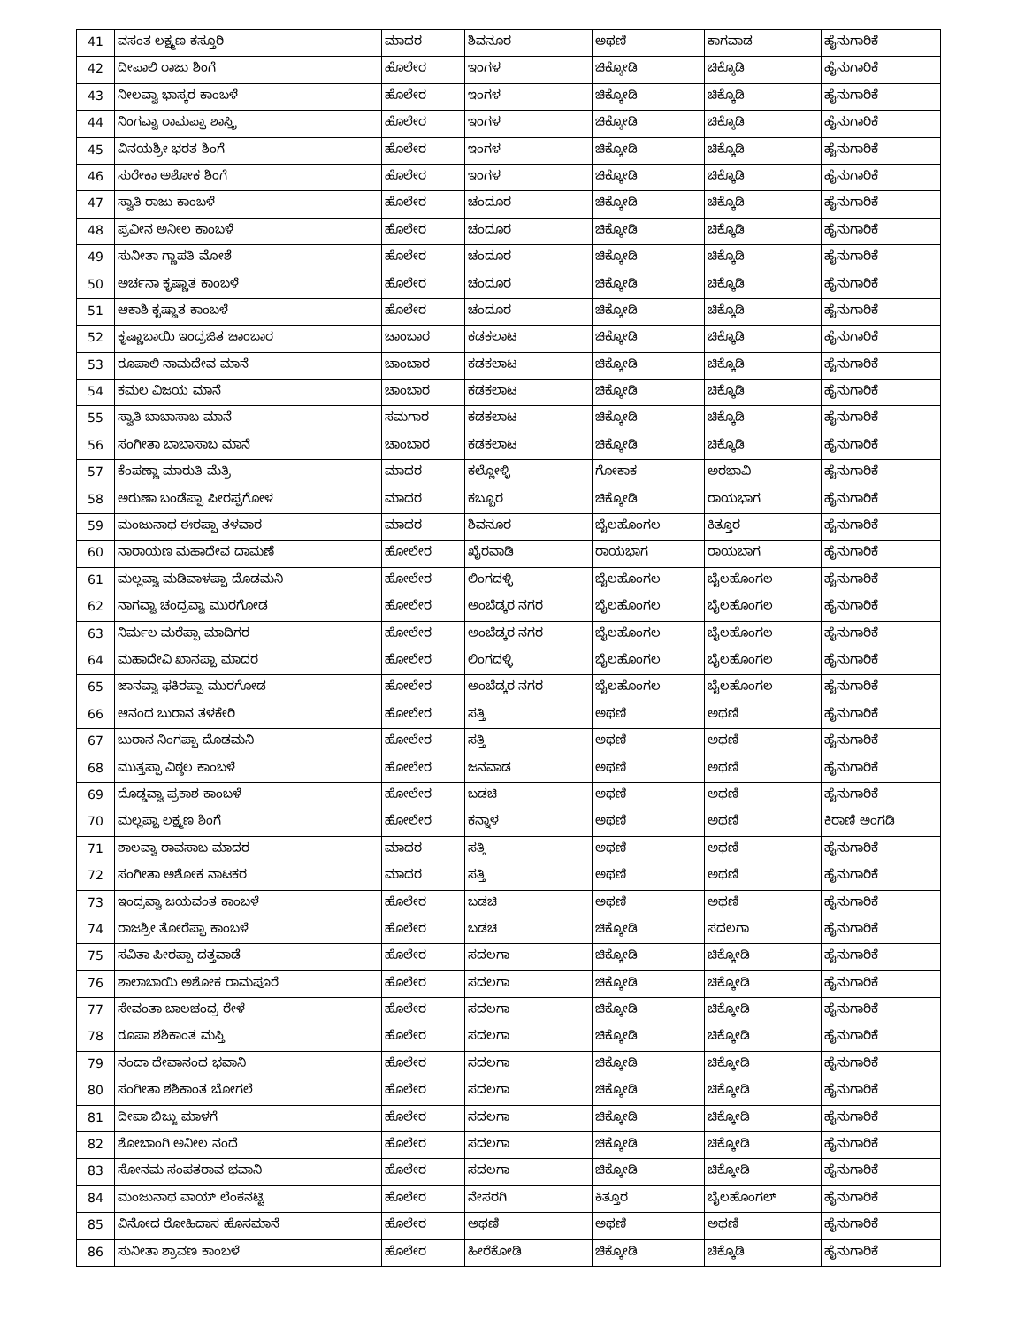| 41 | ವಸಂತ ಲಕ್ಷ್ಮಣ ಕಸ್ತೂರಿ | ಮಾದರ | ಶಿವನೂರ | ಅಥಣಿ | ಕಾಗವಾಡ | ಹೈನುಗಾರಿಕೆ |
| 42 | ದೀಪಾಲಿ ರಾಜು ಶಿಂಗೆ | ಹೊಲೇರ | ಇಂಗಳ | ಚಿಕ್ಕೋಡಿ | ಚಿಕ್ಕೊಡಿ | ಹೈನುಗಾರಿಕೆ |
| 43 | ನೀಲವ್ವಾ ಭಾಸ್ಕರ ಕಾಂಬಳೆ | ಹೊಲೇರ | ಇಂಗಳ | ಚಿಕ್ಕೋಡಿ | ಚಿಕ್ಕೊಡಿ | ಹೈನುಗಾರಿಕೆ |
| 44 | ನಿಂಗವ್ವಾ ರಾಮಪ್ಪಾ ಶಾಸ್ತ್ರಿ | ಹೊಲೇರ | ಇಂಗಳ | ಚಿಕ್ಕೋಡಿ | ಚಿಕ್ಕೊಡಿ | ಹೈನುಗಾರಿಕೆ |
| 45 | ವಿನಯಶ್ರೀ ಭರತ ಶಿಂಗೆ | ಹೊಲೇರ | ಇಂಗಳ | ಚಿಕ್ಕೋಡಿ | ಚಿಕ್ಕೊಡಿ | ಹೈನುಗಾರಿಕೆ |
| 46 | ಸುರೇಕಾ ಅಶೋಕ ಶಿಂಗೆ | ಹೊಲೇರ | ಇಂಗಳ | ಚಿಕ್ಕೋಡಿ | ಚಿಕ್ಕೊಡಿ | ಹೈನುಗಾರಿಕೆ |
| 47 | ಸ್ವಾತಿ ರಾಜು ಕಾಂಬಳೆ | ಹೊಲೇರ | ಚಂದೂರ | ಚಿಕ್ಕೋಡಿ | ಚಿಕ್ಕೊಡಿ | ಹೈನುಗಾರಿಕೆ |
| 48 | ಪ್ರವೀನ ಅನೀಲ ಕಾಂಬಳೆ | ಹೊಲೇರ | ಚಂದೂರ | ಚಿಕ್ಕೋಡಿ | ಚಿಕ್ಕೊಡಿ | ಹೈನುಗಾರಿಕೆ |
| 49 | ಸುನೀತಾ ಗ್ಣಾಪತಿ ಮೋಶೆ | ಹೊಲೇರ | ಚಂದೂರ | ಚಿಕ್ಕೋಡಿ | ಚಿಕ್ಕೊಡಿ | ಹೈನುಗಾರಿಕೆ |
| 50 | ಅರ್ಚನಾ ಕೃಷ್ಣಾತ ಕಾಂಬಳೆ | ಹೊಲೇರ | ಚಂದೂರ | ಚಿಕ್ಕೋಡಿ | ಚಿಕ್ಕೊಡಿ | ಹೈನುಗಾರಿಕೆ |
| 51 | ಆಕಾಶಿ ಕೃಷ್ಣಾತ ಕಾಂಬಳೆ | ಹೊಲೇರ | ಚಂದೂರ | ಚಿಕ್ಕೋಡಿ | ಚಿಕ್ಕೊಡಿ | ಹೈನುಗಾರಿಕೆ |
| 52 | ಕೃಷ್ಣಾಬಾಯಿ ಇಂದ್ರಜಿತ ಚಾಂಬಾರ | ಚಾಂಬಾರ | ಕಡಕಲಾಟ | ಚಿಕ್ಕೋಡಿ | ಚಿಕ್ಕೊಡಿ | ಹೈನುಗಾರಿಕೆ |
| 53 | ರೂಪಾಲಿ ನಾಮದೇವ ಮಾನೆ | ಚಾಂಬಾರ | ಕಡಕಲಾಟ | ಚಿಕ್ಕೋಡಿ | ಚಿಕ್ಕೊಡಿ | ಹೈನುಗಾರಿಕೆ |
| 54 | ಕಮಲ ವಿಜಯ ಮಾನೆ | ಚಾಂಬಾರ | ಕಡಕಲಾಟ | ಚಿಕ್ಕೋಡಿ | ಚಿಕ್ಕೊಡಿ | ಹೈನುಗಾರಿಕೆ |
| 55 | ಸ್ವಾತಿ ಬಾಬಾಸಾಬ ಮಾನೆ | ಸಮಗಾರ | ಕಡಕಲಾಟ | ಚಿಕ್ಕೋಡಿ | ಚಿಕ್ಕೊಡಿ | ಹೈನುಗಾರಿಕೆ |
| 56 | ಸಂಗೀತಾ ಬಾಬಾಸಾಬ ಮಾನೆ | ಚಾಂಬಾರ | ಕಡಕಲಾಟ | ಚಿಕ್ಕೋಡಿ | ಚಿಕ್ಕೊಡಿ | ಹೈನುಗಾರಿಕೆ |
| 57 | ಕೆಂಪಣ್ಣಾ ಮಾರುತಿ ಮೆತ್ರಿ | ಮಾದರ | ಕಲ್ಲೋಳ್ಳಿ | ಗೋಕಾಕ | ಅರಭಾವಿ | ಹೈನುಗಾರಿಕೆ |
| 58 | ಅರುಣಾ ಬಂಡೆಪ್ಪಾ ಪೀರಪ್ಪಗೋಳ | ಮಾದರ | ಕಬ್ಬೂರ | ಚಿಕ್ಕೋಡಿ | ರಾಯಭಾಗ | ಹೈನುಗಾರಿಕೆ |
| 59 | ಮಂಜುನಾಥ ಈರಪ್ಪಾ ತಳವಾರ | ಮಾದರ | ಶಿವನೂರ | ಬೈಲಹೊಂಗಲ | ಕಿತ್ತೂರ | ಹೈನುಗಾರಿಕೆ |
| 60 | ನಾರಾಯಣ ಮಹಾದೇವ ದಾಮಣೆ | ಹೋಲೇರ | ಖೈರವಾಡಿ | ರಾಯಭಾಗ | ರಾಯಬಾಗ | ಹೈನುಗಾರಿಕೆ |
| 61 | ಮಲ್ಲವ್ವಾ ಮಡಿವಾಳಪ್ಪಾ ದೊಡಮನಿ | ಹೋಲೇರ | ಲಿಂಗದಳ್ಳಿ | ಬೈಲಹೊಂಗಲ | ಬೈಲಹೊಂಗಲ | ಹೈನುಗಾರಿಕೆ |
| 62 | ನಾಗವ್ವಾ ಚಂದ್ರವ್ವಾ ಮುರಗೋಡ | ಹೋಲೇರ | ಅಂಬೆಡ್ಕರ ನಗರ | ಬೈಲಹೊಂಗಲ | ಬೈಲಹೊಂಗಲ | ಹೈನುಗಾರಿಕೆ |
| 63 | ನಿರ್ಮಲ ಮರೆಪ್ಪಾ ಮಾದಿಗರ | ಹೋಲೇರ | ಅಂಬೆಡ್ಕರ ನಗರ | ಬೈಲಹೊಂಗಲ | ಬೈಲಹೊಂಗಲ | ಹೈನುಗಾರಿಕೆ |
| 64 | ಮಹಾದೇವಿ ಖಾನಪ್ಪಾ ಮಾದರ | ಹೋಲೇರ | ಲಿಂಗದಳ್ಳಿ | ಬೈಲಹೊಂಗಲ | ಬೈಲಹೊಂಗಲ | ಹೈನುಗಾರಿಕೆ |
| 65 | ಜಾನವ್ವಾ ಫಕಿರಪ್ಪಾ ಮುರಗೋಡ | ಹೋಲೇರ | ಅಂಬೆಡ್ಕರ ನಗರ | ಬೈಲಹೊಂಗಲ | ಬೈಲಹೊಂಗಲ | ಹೈನುಗಾರಿಕೆ |
| 66 | ಆನಂದ ಬುರಾನ ತಳಕೇರಿ | ಹೋಲೇರ | ಸತ್ತಿ | ಅಥಣಿ | ಅಥಣಿ | ಹೈನುಗಾರಿಕೆ |
| 67 | ಬುರಾನ ನಿಂಗಪ್ಪಾ ದೊಡಮನಿ | ಹೋಲೇರ | ಸತ್ತಿ | ಅಥಣಿ | ಅಥಣಿ | ಹೈನುಗಾರಿಕೆ |
| 68 | ಮುತ್ತಪ್ಪಾ ವಿಠ್ಠಲ ಕಾಂಬಳೆ | ಹೋಲೇರ | ಜನವಾಡ | ಅಥಣಿ | ಅಥಣಿ | ಹೈನುಗಾರಿಕೆ |
| 69 | ದೊಡ್ಡವ್ವಾ ಪ್ರಕಾಶ ಕಾಂಬಳೆ | ಹೋಲೇರ | ಬಡಚಿ | ಅಥಣಿ | ಅಥಣಿ | ಹೈನುಗಾರಿಕೆ |
| 70 | ಮಲ್ಲಪ್ಪಾ ಲಕ್ಷ್ಮಣ ಶಿಂಗೆ | ಹೋಲೇರ | ಕನ್ನಾಳ | ಅಥಣಿ | ಅಥಣಿ | ಕಿರಾಣಿ ಅಂಗಡಿ |
| 71 | ಶಾಲವ್ವಾ ರಾವಸಾಬ ಮಾದರ | ಮಾದರ | ಸತ್ತಿ | ಅಥಣಿ | ಅಥಣಿ | ಹೈನುಗಾರಿಕೆ |
| 72 | ಸಂಗೀತಾ ಅಶೋಕ ನಾಟಕರ | ಮಾದರ | ಸತ್ತಿ | ಅಥಣಿ | ಅಥಣಿ | ಹೈನುಗಾರಿಕೆ |
| 73 | ಇಂದ್ರವ್ವಾ ಜಯವಂತ ಕಾಂಬಳೆ | ಹೊಲೇರ | ಬಡಚಿ | ಅಥಣಿ | ಅಥಣಿ | ಹೈನುಗಾರಿಕೆ |
| 74 | ರಾಜಶ್ರೀ ತೋರೆಪ್ಪಾ ಕಾಂಬಳೆ | ಹೊಲೇರ | ಬಡಚಿ | ಚಿಕ್ಕೋಡಿ | ಸದಲಗಾ | ಹೈನುಗಾರಿಕೆ |
| 75 | ಸವಿತಾ ಪೀರಪ್ಪಾ ದತ್ತವಾಡೆ | ಹೊಲೇರ | ಸದಲಗಾ | ಚಿಕ್ಕೋಡಿ | ಚಿಕ್ಕೋಡಿ | ಹೈನುಗಾರಿಕೆ |
| 76 | ಶಾಲಾಬಾಯಿ ಅಶೋಕ ರಾಮಪೂರೆ | ಹೊಲೇರ | ಸದಲಗಾ | ಚಿಕ್ಕೋಡಿ | ಚಿಕ್ಕೋಡಿ | ಹೈನುಗಾರಿಕೆ |
| 77 | ಸೇವಂತಾ ಬಾಲಚಂದ್ರ ರೇಳೆ | ಹೊಲೇರ | ಸದಲಗಾ | ಚಿಕ್ಕೋಡಿ | ಚಿಕ್ಕೋಡಿ | ಹೈನುಗಾರಿಕೆ |
| 78 | ರೂಪಾ ಶಶಿಕಾಂತ ಮಸ್ತಿ | ಹೊಲೇರ | ಸದಲಗಾ | ಚಿಕ್ಕೋಡಿ | ಚಿಕ್ಕೋಡಿ | ಹೈನುಗಾರಿಕೆ |
| 79 | ನಂದಾ ದೇವಾನಂದ ಭವಾನಿ | ಹೊಲೇರ | ಸದಲಗಾ | ಚಿಕ್ಕೋಡಿ | ಚಿಕ್ಕೋಡಿ | ಹೈನುಗಾರಿಕೆ |
| 80 | ಸಂಗೀತಾ ಶಶಿಕಾಂತ ಬೋಗಲೆ | ಹೊಲೇರ | ಸದಲಗಾ | ಚಿಕ್ಕೋಡಿ | ಚಿಕ್ಕೋಡಿ | ಹೈನುಗಾರಿಕೆ |
| 81 | ದೀಪಾ ಬಿಜ್ಜು ಮಾಳಗೆ | ಹೊಲೇರ | ಸದಲಗಾ | ಚಿಕ್ಕೋಡಿ | ಚಿಕ್ಕೋಡಿ | ಹೈನುಗಾರಿಕೆ |
| 82 | ಶೋಬಾಂಗಿ ಅನೀಲ ನಂದೆ | ಹೊಲೇರ | ಸದಲಗಾ | ಚಿಕ್ಕೋಡಿ | ಚಿಕ್ಕೋಡಿ | ಹೈನುಗಾರಿಕೆ |
| 83 | ಸೋನಮ ಸಂಪತರಾವ ಭವಾನಿ | ಹೊಲೇರ | ಸದಲಗಾ | ಚಿಕ್ಕೋಡಿ | ಚಿಕ್ಕೋಡಿ | ಹೈನುಗಾರಿಕೆ |
| 84 | ಮಂಜುನಾಥ ವಾಯ್ ಲೆಂಕನಟ್ಟಿ | ಹೊಲೇರ | ನೇಸರಗಿ | ಕಿತ್ತೂರ | ಬೈಲಹೊಂಗಲ್ | ಹೈನುಗಾರಿಕೆ |
| 85 | ವಿನೋದ ರೋಹಿದಾಸ ಹೊಸಮಾನೆ | ಹೊಲೇರ | ಅಥಣಿ | ಅಥಣಿ | ಅಥಣಿ | ಹೈನುಗಾರಿಕೆ |
| 86 | ಸುನೀತಾ ಶ್ರಾವಣ ಕಾಂಬಳೆ | ಹೊಲೇರ | ಹೀರೆಕೋಡಿ | ಚಿಕ್ಕೋಡಿ | ಚಿಕ್ಕೊಡಿ | ಹೈನುಗಾರಿಕೆ |